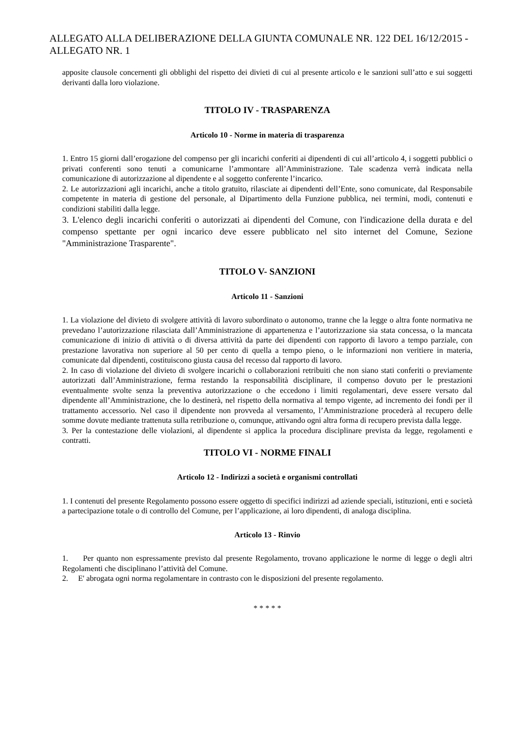ALLEGATO ALLA DELIBERAZIONE DELLA GIUNTA COMUNALE NR. 122 DEL 16/12/2015 - ALLEGATO NR. 1
apposite clausole concernenti gli obblighi del rispetto dei divieti di cui al presente articolo e le sanzioni sull’atto e sui soggetti derivanti dalla loro violazione.
TITOLO IV - TRASPARENZA
Articolo 10 - Norme in materia di trasparenza
1. Entro 15 giorni dall’erogazione del compenso per gli incarichi conferiti ai dipendenti di cui all’articolo 4, i soggetti pubblici o privati conferenti sono tenuti a comunicarne l’ammontare all’Amministrazione. Tale scadenza verrà indicata nella comunicazione di autorizzazione al dipendente e al soggetto conferente l’incarico.
2. Le autorizzazioni agli incarichi, anche a titolo gratuito, rilasciate ai dipendenti dell’Ente, sono comunicate, dal Responsabile competente in materia di gestione del personale, al Dipartimento della Funzione pubblica, nei termini, modi, contenuti e condizioni stabiliti dalla legge.
3. L'elenco degli incarichi conferiti o autorizzati ai dipendenti del Comune, con l'indicazione della durata e del compenso spettante per ogni incarico deve essere pubblicato nel sito internet del Comune, Sezione "Amministrazione Trasparente".
TITOLO V- SANZIONI
Articolo 11 - Sanzioni
1. La violazione del divieto di svolgere attività di lavoro subordinato o autonomo, tranne che la legge o altra fonte normativa ne prevedano l’autorizzazione rilasciata dall’Amministrazione di appartenenza e l’autorizzazione sia stata concessa, o la mancata comunicazione di inizio di attività o di diversa attività da parte dei dipendenti con rapporto di lavoro a tempo parziale, con prestazione lavorativa non superiore al 50 per cento di quella a tempo pieno, o le informazioni non veritiere in materia, comunicate dal dipendenti, costituiscono giusta causa del recesso dal rapporto di lavoro.
2. In caso di violazione del divieto di svolgere incarichi o collaborazioni retribuiti che non siano stati conferiti o previamente autorizzati dall’Amministrazione, ferma restando la responsabilità disciplinare, il compenso dovuto per le prestazioni eventualmente svolte senza la preventiva autorizzazione o che eccedono i limiti regolamentari, deve essere versato dal dipendente all’Amministrazione, che lo destinerà, nel rispetto della normativa al tempo vigente, ad incremento dei fondi per il trattamento accessorio. Nel caso il dipendente non provveda al versamento, l’Amministrazione procederà al recupero delle somme dovute mediante trattenuta sulla retribuzione o, comunque, attivando ogni altra forma di recupero prevista dalla legge.
3. Per la contestazione delle violazioni, al dipendente si applica la procedura disciplinare prevista da legge, regolamenti e contratti.
TITOLO VI - NORME FINALI
Articolo 12 - Indirizzi a società e organismi controllati
1. I contenuti del presente Regolamento possono essere oggetto di specifici indirizzi ad aziende speciali, istituzioni, enti e società a partecipazione totale o di controllo del Comune, per l’applicazione, ai loro dipendenti, di analoga disciplina.
Articolo 13 - Rinvio
1. Per quanto non espressamente previsto dal presente Regolamento, trovano applicazione le norme di legge o degli altri Regolamenti che disciplinano l’attività del Comune.
2. E' abrogata ogni norma regolamentare in contrasto con le disposizioni del presente regolamento.
* * * * *